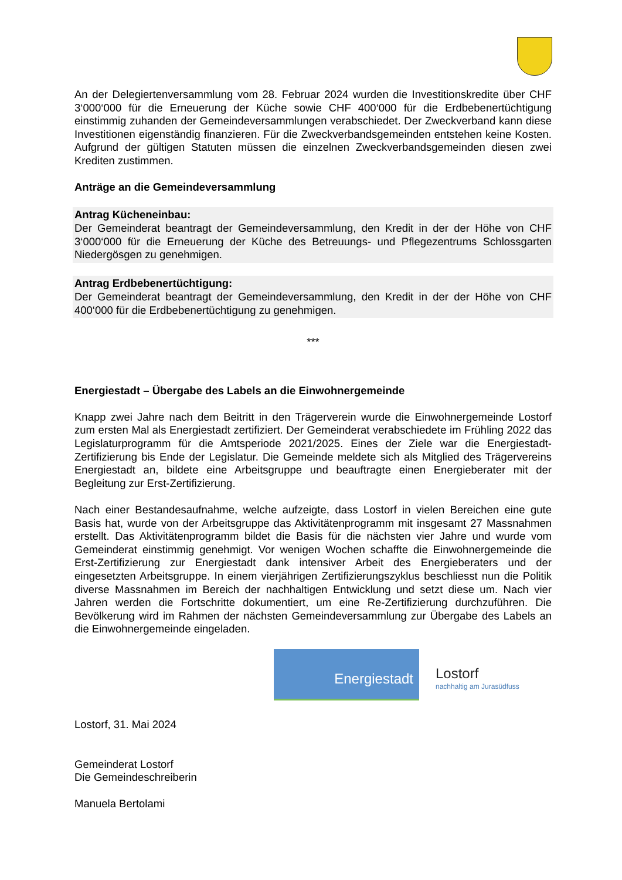An der Delegiertenversammlung vom 28. Februar 2024 wurden die Investitionskredite über CHF 3‘000‘000 für die Erneuerung der Küche sowie CHF 400‘000 für die Erdbebenertüchtigung einstimmig zuhanden der Gemeindeversammlungen verabschiedet. Der Zweckverband kann diese Investitionen eigenständig finanzieren. Für die Zweckverbandsgemeinden entstehen keine Kosten. Aufgrund der gültigen Statuten müssen die einzelnen Zweckverbandsgemeinden diesen zwei Krediten zustimmen.
Anträge an die Gemeindeversammlung
Antrag Kücheneinbau:
Der Gemeinderat beantragt der Gemeindeversammlung, den Kredit in der der Höhe von CHF 3‘000‘000 für die Erneuerung der Küche des Betreuungs- und Pflegezentrums Schlossgarten Niedergösgen zu genehmigen.
Antrag Erdbebenertüchtigung:
Der Gemeinderat beantragt der Gemeindeversammlung, den Kredit in der der Höhe von CHF 400‘000 für die Erdbebenertüchtigung zu genehmigen.
***
Energiestadt – Übergabe des Labels an die Einwohnergemeinde
Knapp zwei Jahre nach dem Beitritt in den Trägerverein wurde die Einwohnergemeinde Lostorf zum ersten Mal als Energiestadt zertifiziert. Der Gemeinderat verabschiedete im Frühling 2022 das Legislaturprogramm für die Amtsperiode 2021/2025. Eines der Ziele war die Energiestadt-Zertifizierung bis Ende der Legislatur. Die Gemeinde meldete sich als Mitglied des Trägervereins Energiestadt an, bildete eine Arbeitsgruppe und beauftragte einen Energieberater mit der Begleitung zur Erst-Zertifizierung.
Nach einer Bestandesaufnahme, welche aufzeigte, dass Lostorf in vielen Bereichen eine gute Basis hat, wurde von der Arbeitsgruppe das Aktivitätenprogramm mit insgesamt 27 Massnahmen erstellt. Das Aktivitätenprogramm bildet die Basis für die nächsten vier Jahre und wurde vom Gemeinderat einstimmig genehmigt. Vor wenigen Wochen schaffte die Einwohnergemeinde die Erst-Zertifizierung zur Energiestadt dank intensiver Arbeit des Energieberaters und der eingesetzten Arbeitsgruppe. In einem vierjährigen Zertifizierungszyklus beschliesst nun die Politik diverse Massnahmen im Bereich der nachhaltigen Entwicklung und setzt diese um. Nach vier Jahren werden die Fortschritte dokumentiert, um eine Re-Zertifizierung durchzuführen. Die Bevölkerung wird im Rahmen der nächsten Gemeindeversammlung zur Übergabe des Labels an die Einwohnergemeinde eingeladen.
Energiestadt
Lostorf
nachhaltig am Jurasüdfuss
Lostorf, 31. Mai 2024
Gemeinderat Lostorf
Die Gemeindeschreiberin
Manuela Bertolami